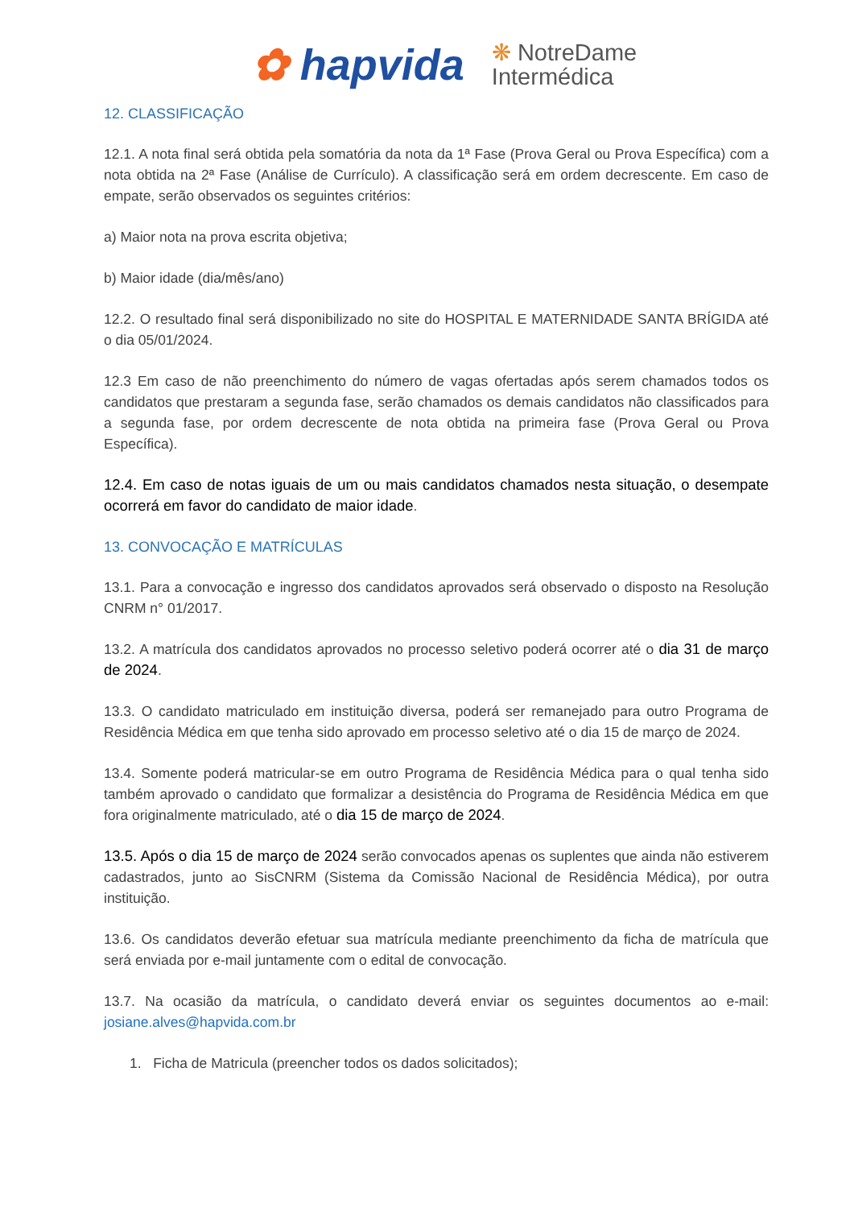✿ hapvida ❋ NotreDame
Intermédica
12. CLASSIFICAÇÃO
12.1. A nota final será obtida pela somatória da nota da 1ª Fase (Prova Geral ou Prova Específica) com a nota obtida na 2ª Fase (Análise de Currículo). A classificação será em ordem decrescente. Em caso de empate, serão observados os seguintes critérios:
a) Maior nota na prova escrita objetiva;
b) Maior idade (dia/mês/ano)
12.2. O resultado final será disponibilizado no site do HOSPITAL E MATERNIDADE SANTA BRÍGIDA até o dia 05/01/2024.
12.3 Em caso de não preenchimento do número de vagas ofertadas após serem chamados todos os candidatos que prestaram a segunda fase, serão chamados os demais candidatos não classificados para a segunda fase, por ordem decrescente de nota obtida na primeira fase (Prova Geral ou Prova Específica).
12.4. Em caso de notas iguais de um ou mais candidatos chamados nesta situação, o desempate ocorrerá em favor do candidato de maior idade.
13. CONVOCAÇÃO E MATRÍCULAS
13.1. Para a convocação e ingresso dos candidatos aprovados será observado o disposto na Resolução CNRM n° 01/2017.
13.2. A matrícula dos candidatos aprovados no processo seletivo poderá ocorrer até o dia 31 de março de 2024.
13.3. O candidato matriculado em instituição diversa, poderá ser remanejado para outro Programa de Residência Médica em que tenha sido aprovado em processo seletivo até o dia 15 de março de 2024.
13.4. Somente poderá matricular-se em outro Programa de Residência Médica para o qual tenha sido também aprovado o candidato que formalizar a desistência do Programa de Residência Médica em que fora originalmente matriculado, até o dia 15 de março de 2024.
13.5. Após o dia 15 de março de 2024 serão convocados apenas os suplentes que ainda não estiverem cadastrados, junto ao SisCNRM (Sistema da Comissão Nacional de Residência Médica), por outra instituição.
13.6. Os candidatos deverão efetuar sua matrícula mediante preenchimento da ficha de matrícula que será enviada por e-mail juntamente com o edital de convocação.
13.7. Na ocasião da matrícula, o candidato deverá enviar os seguintes documentos ao e-mail: josiane.alves@hapvida.com.br
1. Ficha de Matricula (preencher todos os dados solicitados);